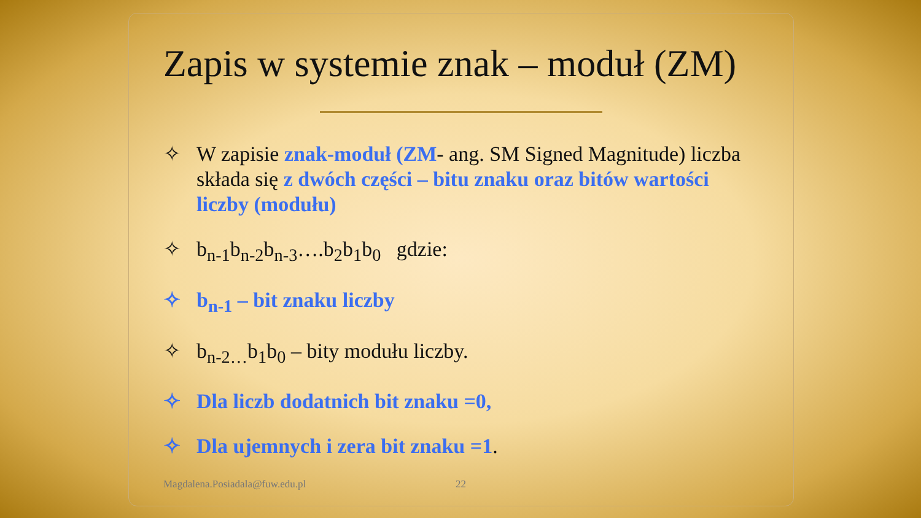Zapis w systemie znak – moduł (ZM)
✧ W zapisie znak-moduł (ZM- ang. SM Signed Magnitude) liczba składa się z dwóch części – bitu znaku oraz bitów wartości liczby (modułu)
✧ b<sub>n-1</sub>b<sub>n-2</sub>b<sub>n-3</sub>….b<sub>2</sub>b<sub>1</sub>b<sub>0</sub> gdzie:
✧ b<sub>n-1</sub> – bit znaku liczby
✧ b<sub>n-2…</sub>b<sub>1</sub>b<sub>0</sub> – bity modułu liczby.
✧ Dla liczb dodatnich bit znaku =0,
✧ Dla ujemnych i zera bit znaku =1.
Magdalena.Posiadala@fuw.edu.pl 22